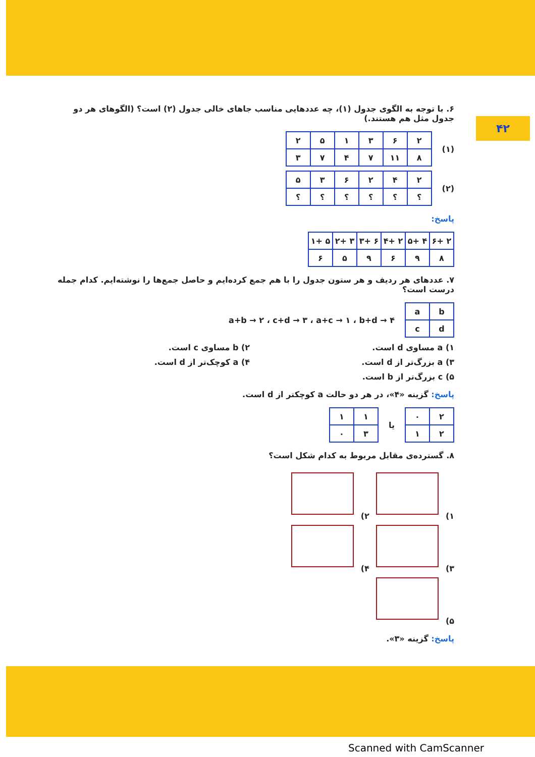۴۲
۶. با توجه به الگوی جدول (۱)، چه عددهایی مناسب جاهای خالی جدول (۲) است؟ (الگوهای هر دو جدول مثل هم هستند.)
(۱)
| ۲ | ۶ | ۳ | ۱ | ۵ | ۲ |
| ۸ | ۱۱ | ۷ | ۴ | ۷ | ۳ |
(۲)
| ۲ | ۴ | ۲ | ۶ | ۳ | ۵ |
| ؟ | ؟ | ؟ | ؟ | ؟ | ؟ |
پاسخ:
| ۲ +۶ | ۴ +۵ | ۲ +۴ | ۶ +۳ | ۳ +۲ | ۵ +۱ |
| ۸ | ۹ | ۶ | ۹ | ۵ | ۶ |
۷. عددهای هر ردیف و هر ستون جدول را با هم جمع کرده‌ایم و حاصل جمع‌ها را نوشته‌ایم. کدام جمله درست است؟
| b | a |
| d | c |
a+b → ۲ ، c+d → ۳ ، a+c → ۱ ، b+d → ۴
۱) a مساوی d است. ۲) b مساوی c است. ۳) a بزرگ‌تر از d است. ۴) a کوچک‌تر از d است. ۵) c بزرگ‌تر از b است.
پاسخ: گزینه «۴»، در هر دو حالت a کوچکتر از d است.
| ۲ | ۰ |
| ۲ | ۱ |
یا
| ۱ | ۱ |
| ۳ | ۰ |
۸. گسترده‌ی مقابل مربوط به کدام شکل است؟
۱) ۲)
۳) ۴)
۵)
پاسخ: گزینه «۳».
Scanned with CamScanner